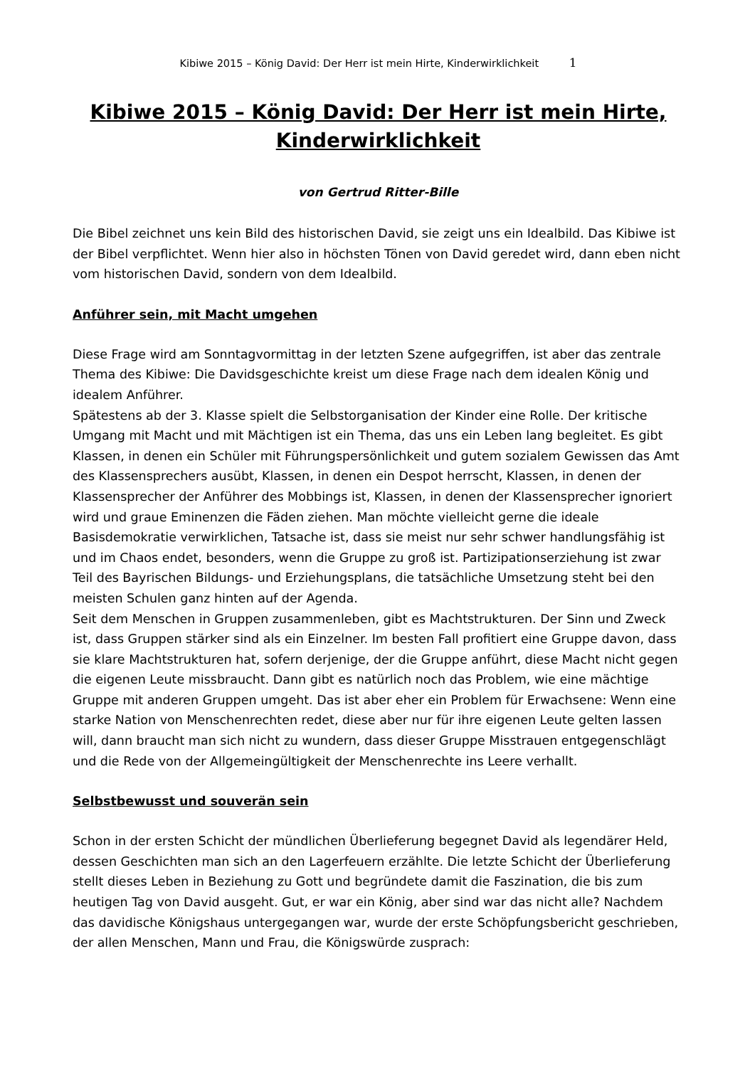Kibiwe 2015 – König David: Der Herr ist mein Hirte, Kinderwirklichkeit 1
Kibiwe 2015 – König David: Der Herr ist mein Hirte, Kinderwirklichkeit
von Gertrud Ritter-Bille
Die Bibel zeichnet uns kein Bild des historischen David, sie zeigt uns ein Idealbild. Das Kibiwe ist der Bibel verpflichtet. Wenn hier also in höchsten Tönen von David geredet wird, dann eben nicht vom historischen David, sondern von dem Idealbild.
Anführer sein, mit Macht umgehen
Diese Frage wird am Sonntagvormittag in der letzten Szene aufgegriffen, ist aber das zentrale Thema des Kibiwe: Die Davidsgeschichte kreist um diese Frage nach dem idealen König und idealem Anführer.
Spätestens ab der 3. Klasse spielt die Selbstorganisation der Kinder eine Rolle. Der kritische Umgang mit Macht und mit Mächtigen ist ein Thema, das uns ein Leben lang begleitet. Es gibt Klassen, in denen ein Schüler mit Führungspersönlichkeit und gutem sozialem Gewissen das Amt des Klassensprechers ausübt, Klassen, in denen ein Despot herrscht, Klassen, in denen der Klassensprecher der Anführer des Mobbings ist, Klassen, in denen der Klassensprecher ignoriert wird und graue Eminenzen die Fäden ziehen. Man möchte vielleicht gerne die ideale Basisdemokratie verwirklichen, Tatsache ist, dass sie meist nur sehr schwer handlungsfähig ist und im Chaos endet, besonders, wenn die Gruppe zu groß ist. Partizipationserziehung ist zwar Teil des Bayrischen Bildungs- und Erziehungsplans, die tatsächliche Umsetzung steht bei den meisten Schulen ganz hinten auf der Agenda.
Seit dem Menschen in Gruppen zusammenleben, gibt es Machtstrukturen. Der Sinn und Zweck ist, dass Gruppen stärker sind als ein Einzelner. Im besten Fall profitiert eine Gruppe davon, dass sie klare Machtstrukturen hat, sofern derjenige, der die Gruppe anführt, diese Macht nicht gegen die eigenen Leute missbraucht. Dann gibt es natürlich noch das Problem, wie eine mächtige Gruppe mit anderen Gruppen umgeht. Das ist aber eher ein Problem für Erwachsene: Wenn eine starke Nation von Menschenrechten redet, diese aber nur für ihre eigenen Leute gelten lassen will, dann braucht man sich nicht zu wundern, dass dieser Gruppe Misstrauen entgegenschlägt und die Rede von der Allgemeingültigkeit der Menschenrechte ins Leere verhallt.
Selbstbewusst und souverän sein
Schon in der ersten Schicht der mündlichen Überlieferung begegnet David als legendärer Held, dessen Geschichten man sich an den Lagerfeuern erzählte. Die letzte Schicht der Überlieferung stellt dieses Leben in Beziehung zu Gott und begründete damit die Faszination, die bis zum heutigen Tag von David ausgeht. Gut, er war ein König, aber sind war das nicht alle? Nachdem das davidische Königshaus untergegangen war, wurde der erste Schöpfungsbericht geschrieben, der allen Menschen, Mann und Frau, die Königswürde zusprach: